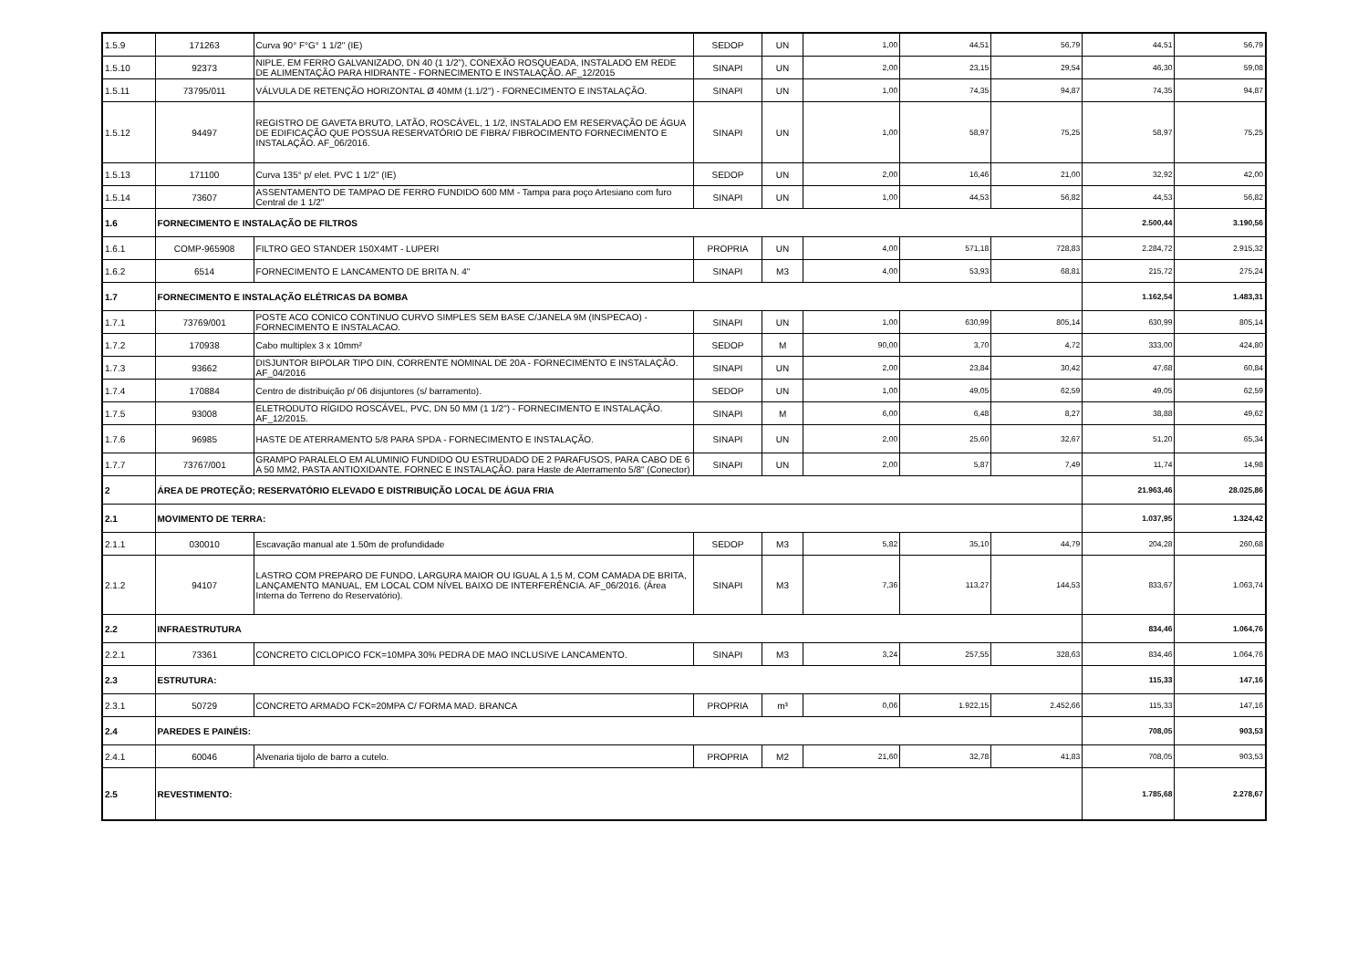| 1.5.9 | 171263 | Curva 90° F°G° 1 1/2" (IE) | SEDOP | UN | 1,00 | 44,51 | 56,79 | 44,51 | 56,79 |
| 1.5.10 | 92373 | NIPLE, EM FERRO GALVANIZADO, DN 40 (1 1/2"), CONEXÃO ROSQUEADA, INSTALADO EM REDE DE ALIMENTAÇÃO PARA HIDRANTE - FORNECIMENTO E INSTALAÇÃO. AF_12/2015 | SINAPI | UN | 2,00 | 23,15 | 29,54 | 46,30 | 59,08 |
| 1.5.11 | 73795/011 | VÁLVULA DE RETENÇÃO HORIZONTAL Ø 40MM (1.1/2") - FORNECIMENTO E INSTALAÇÃO. | SINAPI | UN | 1,00 | 74,35 | 94,87 | 74,35 | 94,87 |
| 1.5.12 | 94497 | REGISTRO DE GAVETA BRUTO, LATÃO, ROSCÁVEL, 1 1/2, INSTALADO EM RESERVAÇÃO DE ÁGUA DE EDIFICAÇÃO QUE POSSUA RESERVATÓRIO DE FIBRA/ FIBROCIMENTO FORNECIMENTO E INSTALAÇÃO. AF_06/2016. | SINAPI | UN | 1,00 | 58,97 | 75,25 | 58,97 | 75,25 |
| 1.5.13 | 171100 | Curva 135° p/ elet. PVC 1 1/2" (IE) | SEDOP | UN | 2,00 | 16,46 | 21,00 | 32,92 | 42,00 |
| 1.5.14 | 73607 | ASSENTAMENTO DE TAMPAO DE FERRO FUNDIDO 600 MM - Tampa para poço Artesiano com furo Central de 1 1/2" | SINAPI | UN | 1,00 | 44,53 | 56,82 | 44,53 | 56,82 |
| 1.6 | FORNECIMENTO E INSTALAÇÃO DE FILTROS | | | | | | | 2.500,44 | 3.190,56 |
| 1.6.1 | COMP-965908 | FILTRO GEO STANDER 150X4MT - LUPERI | PROPRIA | UN | 4,00 | 571,18 | 728,83 | 2.284,72 | 2.915,32 |
| 1.6.2 | 6514 | FORNECIMENTO E LANCAMENTO DE BRITA N. 4" | SINAPI | M3 | 4,00 | 53,93 | 68,81 | 215,72 | 275,24 |
| 1.7 | FORNECIMENTO E INSTALAÇÃO ELÉTRICAS DA BOMBA | | | | | | | 1.162,54 | 1.483,31 |
| 1.7.1 | 73769/001 | POSTE ACO CONICO CONTINUO CURVO SIMPLES SEM BASE C/JANELA 9M (INSPECAO) - FORNECIMENTO E INSTALACAO. | SINAPI | UN | 1,00 | 630,99 | 805,14 | 630,99 | 805,14 |
| 1.7.2 | 170938 | Cabo multiplex 3 x 10mm² | SEDOP | M | 90,00 | 3,70 | 4,72 | 333,00 | 424,80 |
| 1.7.3 | 93662 | DISJUNTOR BIPOLAR TIPO DIN, CORRENTE NOMINAL DE 20A - FORNECIMENTO E INSTALAÇÃO. AF_04/2016 | SINAPI | UN | 2,00 | 23,84 | 30,42 | 47,68 | 60,84 |
| 1.7.4 | 170884 | Centro de distribuição p/ 06 disjuntores (s/ barramento). | SEDOP | UN | 1,00 | 49,05 | 62,59 | 49,05 | 62,59 |
| 1.7.5 | 93008 | ELETRODUTO RÍGIDO ROSCÁVEL, PVC, DN 50 MM (1 1/2") - FORNECIMENTO E INSTALAÇÃO. AF_12/2015. | SINAPI | M | 6,00 | 6,48 | 8,27 | 38,88 | 49,62 |
| 1.7.6 | 96985 | HASTE DE ATERRAMENTO 5/8 PARA SPDA - FORNECIMENTO E INSTALAÇÃO. | SINAPI | UN | 2,00 | 25,60 | 32,67 | 51,20 | 65,34 |
| 1.7.7 | 73767/001 | GRAMPO PARALELO EM ALUMINIO FUNDIDO OU ESTRUDADO DE 2 PARAFUSOS, PARA CABO DE 6 A 50 MM2, PASTA ANTIOXIDANTE. FORNEC E INSTALAÇÃO. para Haste de Aterramento 5/8" (Conector) | SINAPI | UN | 2,00 | 5,87 | 7,49 | 11,74 | 14,98 |
| 2 | ÁREA DE PROTEÇÃO; RESERVATÓRIO ELEVADO E DISTRIBUIÇÃO LOCAL DE ÁGUA FRIA | | | | | | | 21.963,46 | 28.025,86 |
| 2.1 | MOVIMENTO DE TERRA: | | | | | | | 1.037,95 | 1.324,42 |
| 2.1.1 | 030010 | Escavação manual ate 1.50m de profundidade | SEDOP | M3 | 5,82 | 35,10 | 44,79 | 204,28 | 260,68 |
| 2.1.2 | 94107 | LASTRO COM PREPARO DE FUNDO, LARGURA MAIOR OU IGUAL A 1,5 M, COM CAMADA DE BRITA, LANÇAMENTO MANUAL, EM LOCAL COM NÍVEL BAIXO DE INTERFERÊNCIA. AF_06/2016. (Área Interna do Terreno do Reservatório). | SINAPI | M3 | 7,36 | 113,27 | 144,53 | 833,67 | 1.063,74 |
| 2.2 | INFRAESTRUTURA | | | | | | | 834,46 | 1.064,76 |
| 2.2.1 | 73361 | CONCRETO CICLOPICO FCK=10MPA 30% PEDRA DE MAO INCLUSIVE LANCAMENTO. | SINAPI | M3 | 3,24 | 257,55 | 328,63 | 834,46 | 1.064,76 |
| 2.3 | ESTRUTURA: | | | | | | | 115,33 | 147,16 |
| 2.3.1 | 50729 | CONCRETO ARMADO FCK=20MPA C/ FORMA MAD. BRANCA | PROPRIA | m³ | 0,06 | 1.922,15 | 2.452,66 | 115,33 | 147,16 |
| 2.4 | PAREDES E PAINÉIS: | | | | | | | 708,05 | 903,53 |
| 2.4.1 | 60046 | Alvenaria tijolo de barro a cutelo. | PROPRIA | M2 | 21,60 | 32,78 | 41,83 | 708,05 | 903,53 |
| 2.5 | REVESTIMENTO: | | | | | | | 1.785,68 | 2.278,67 |